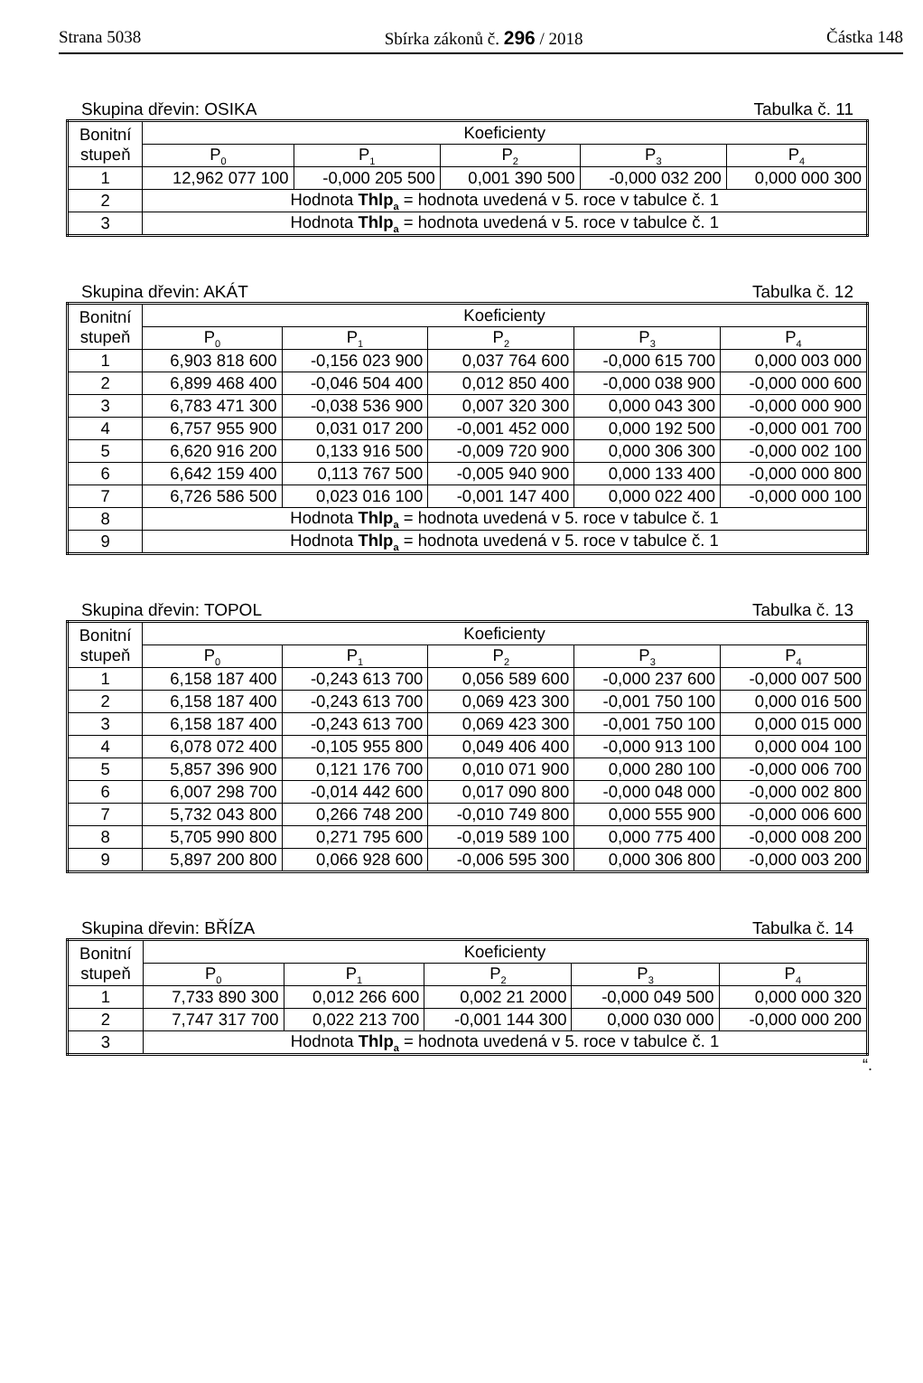Strana 5038 Sbírka zákonů č. 296 / 2018 Částka 148
Skupina dřevin: OSIKA Tabulka č. 11
| Bonitní stupeň | Koeficienty | | | | |
| --- | --- | --- | --- | --- | --- |
| | P<sub>0</sub> | P<sub>1</sub> | P<sub>2</sub> | P<sub>3</sub> | P<sub>4</sub> |
| 1 | 12,962 077 100 | -0,000 205 500 | 0,001 390 500 | -0,000 032 200 | 0,000 000 300 |
| 2 | Hodnota Thlp<sub>a</sub> = hodnota uvedená v 5. roce v tabulce č. 1 | | | | |
| 3 | Hodnota Thlp<sub>a</sub> = hodnota uvedená v 5. roce v tabulce č. 1 | | | | |
Skupina dřevin: AKÁT Tabulka č. 12
| Bonitní stupeň | Koeficienty | | | | |
| --- | --- | --- | --- | --- | --- |
| | P<sub>0</sub> | P<sub>1</sub> | P<sub>2</sub> | P<sub>3</sub> | P<sub>4</sub> |
| 1 | 6,903 818 600 | -0,156 023 900 | 0,037 764 600 | -0,000 615 700 | 0,000 003 000 |
| 2 | 6,899 468 400 | -0,046 504 400 | 0,012 850 400 | -0,000 038 900 | -0,000 000 600 |
| 3 | 6,783 471 300 | -0,038 536 900 | 0,007 320 300 | 0,000 043 300 | -0,000 000 900 |
| 4 | 6,757 955 900 | 0,031 017 200 | -0,001 452 000 | 0,000 192 500 | -0,000 001 700 |
| 5 | 6,620 916 200 | 0,133 916 500 | -0,009 720 900 | 0,000 306 300 | -0,000 002 100 |
| 6 | 6,642 159 400 | 0,113 767 500 | -0,005 940 900 | 0,000 133 400 | -0,000 000 800 |
| 7 | 6,726 586 500 | 0,023 016 100 | -0,001 147 400 | 0,000 022 400 | -0,000 000 100 |
| 8 | Hodnota Thlp<sub>a</sub> = hodnota uvedená v 5. roce v tabulce č. 1 | | | | |
| 9 | Hodnota Thlp<sub>a</sub> = hodnota uvedená v 5. roce v tabulce č. 1 | | | | |
Skupina dřevin: TOPOL Tabulka č. 13
| Bonitní stupeň | Koeficienty | | | | |
| --- | --- | --- | --- | --- | --- |
| | P<sub>0</sub> | P<sub>1</sub> | P<sub>2</sub> | P<sub>3</sub> | P<sub>4</sub> |
| 1 | 6,158 187 400 | -0,243 613 700 | 0,056 589 600 | -0,000 237 600 | -0,000 007 500 |
| 2 | 6,158 187 400 | -0,243 613 700 | 0,069 423 300 | -0,001 750 100 | 0,000 016 500 |
| 3 | 6,158 187 400 | -0,243 613 700 | 0,069 423 300 | -0,001 750 100 | 0,000 015 000 |
| 4 | 6,078 072 400 | -0,105 955 800 | 0,049 406 400 | -0,000 913 100 | 0,000 004 100 |
| 5 | 5,857 396 900 | 0,121 176 700 | 0,010 071 900 | 0,000 280 100 | -0,000 006 700 |
| 6 | 6,007 298 700 | -0,014 442 600 | 0,017 090 800 | -0,000 048 000 | -0,000 002 800 |
| 7 | 5,732 043 800 | 0,266 748 200 | -0,010 749 800 | 0,000 555 900 | -0,000 006 600 |
| 8 | 5,705 990 800 | 0,271 795 600 | -0,019 589 100 | 0,000 775 400 | -0,000 008 200 |
| 9 | 5,897 200 800 | 0,066 928 600 | -0,006 595 300 | 0,000 306 800 | -0,000 003 200 |
Skupina dřevin: BŘÍZA Tabulka č. 14
| Bonitní stupeň | Koeficienty | | | | |
| --- | --- | --- | --- | --- | --- |
| | P<sub>0</sub> | P<sub>1</sub> | P<sub>2</sub> | P<sub>3</sub> | P<sub>4</sub> |
| 1 | 7,733 890 300 | 0,012 266 600 | 0,002 21 2000 | -0,000 049 500 | 0,000 000 320 |
| 2 | 7,747 317 700 | 0,022 213 700 | -0,001 144 300 | 0,000 030 000 | -0,000 000 200 |
| 3 | Hodnota Thlp<sub>a</sub> = hodnota uvedená v 5. roce v tabulce č. 1 | | | | |
“.